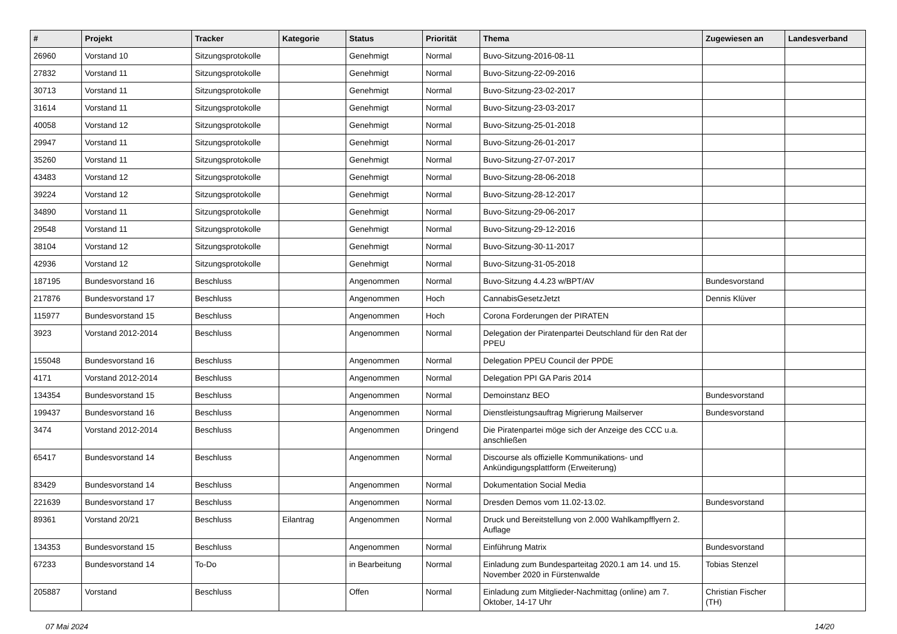| # | Projekt | Tracker | Kategorie | Status | Priorität | Thema | Zugewiesen an | Landesverband |
| --- | --- | --- | --- | --- | --- | --- | --- | --- |
| 26960 | Vorstand 10 | Sitzungsprotokolle | | Genehmigt | Normal | Buvo-Sitzung-2016-08-11 | | |
| 27832 | Vorstand 11 | Sitzungsprotokolle | | Genehmigt | Normal | Buvo-Sitzung-22-09-2016 | | |
| 30713 | Vorstand 11 | Sitzungsprotokolle | | Genehmigt | Normal | Buvo-Sitzung-23-02-2017 | | |
| 31614 | Vorstand 11 | Sitzungsprotokolle | | Genehmigt | Normal | Buvo-Sitzung-23-03-2017 | | |
| 40058 | Vorstand 12 | Sitzungsprotokolle | | Genehmigt | Normal | Buvo-Sitzung-25-01-2018 | | |
| 29947 | Vorstand 11 | Sitzungsprotokolle | | Genehmigt | Normal | Buvo-Sitzung-26-01-2017 | | |
| 35260 | Vorstand 11 | Sitzungsprotokolle | | Genehmigt | Normal | Buvo-Sitzung-27-07-2017 | | |
| 43483 | Vorstand 12 | Sitzungsprotokolle | | Genehmigt | Normal | Buvo-Sitzung-28-06-2018 | | |
| 39224 | Vorstand 12 | Sitzungsprotokolle | | Genehmigt | Normal | Buvo-Sitzung-28-12-2017 | | |
| 34890 | Vorstand 11 | Sitzungsprotokolle | | Genehmigt | Normal | Buvo-Sitzung-29-06-2017 | | |
| 29548 | Vorstand 11 | Sitzungsprotokolle | | Genehmigt | Normal | Buvo-Sitzung-29-12-2016 | | |
| 38104 | Vorstand 12 | Sitzungsprotokolle | | Genehmigt | Normal | Buvo-Sitzung-30-11-2017 | | |
| 42936 | Vorstand 12 | Sitzungsprotokolle | | Genehmigt | Normal | Buvo-Sitzung-31-05-2018 | | |
| 187195 | Bundesvorstand 16 | Beschluss | | Angenommen | Normal | Buvo-Sitzung 4.4.23 w/BPT/AV | Bundesvorstand | |
| 217876 | Bundesvorstand 17 | Beschluss | | Angenommen | Hoch | CannabisGesetzJetzt | Dennis Klüver | |
| 115977 | Bundesvorstand 15 | Beschluss | | Angenommen | Hoch | Corona Forderungen der PIRATEN | | |
| 3923 | Vorstand 2012-2014 | Beschluss | | Angenommen | Normal | Delegation der Piratenpartei Deutschland für den Rat der PPEU | | |
| 155048 | Bundesvorstand 16 | Beschluss | | Angenommen | Normal | Delegation PPEU Council der PPDE | | |
| 4171 | Vorstand 2012-2014 | Beschluss | | Angenommen | Normal | Delegation PPI GA Paris 2014 | | |
| 134354 | Bundesvorstand 15 | Beschluss | | Angenommen | Normal | Demoinstanz BEO | Bundesvorstand | |
| 199437 | Bundesvorstand 16 | Beschluss | | Angenommen | Normal | Dienstleistungsauftrag Migrierung Mailserver | Bundesvorstand | |
| 3474 | Vorstand 2012-2014 | Beschluss | | Angenommen | Dringend | Die Piratenpartei möge sich der Anzeige des CCC u.a. anschließen | | |
| 65417 | Bundesvorstand 14 | Beschluss | | Angenommen | Normal | Discourse als offizielle Kommunikations- und Ankündigungsplattform (Erweiterung) | | |
| 83429 | Bundesvorstand 14 | Beschluss | | Angenommen | Normal | Dokumentation Social Media | | |
| 221639 | Bundesvorstand 17 | Beschluss | | Angenommen | Normal | Dresden Demos vom 11.02-13.02. | Bundesvorstand | |
| 89361 | Vorstand 20/21 | Beschluss | Eilantrag | Angenommen | Normal | Druck und Bereitstellung von 2.000 Wahlkampfflyern 2. Auflage | | |
| 134353 | Bundesvorstand 15 | Beschluss | | Angenommen | Normal | Einführung Matrix | Bundesvorstand | |
| 67233 | Bundesvorstand 14 | To-Do | | in Bearbeitung | Normal | Einladung zum Bundesparteitag 2020.1 am 14. und 15. November 2020 in Fürstenwalde | Tobias Stenzel | |
| 205887 | Vorstand | Beschluss | | Offen | Normal | Einladung zum Mitglieder-Nachmittag (online) am 7. Oktober, 14-17 Uhr | Christian Fischer (TH) | |
07 Mai 2024 14/20